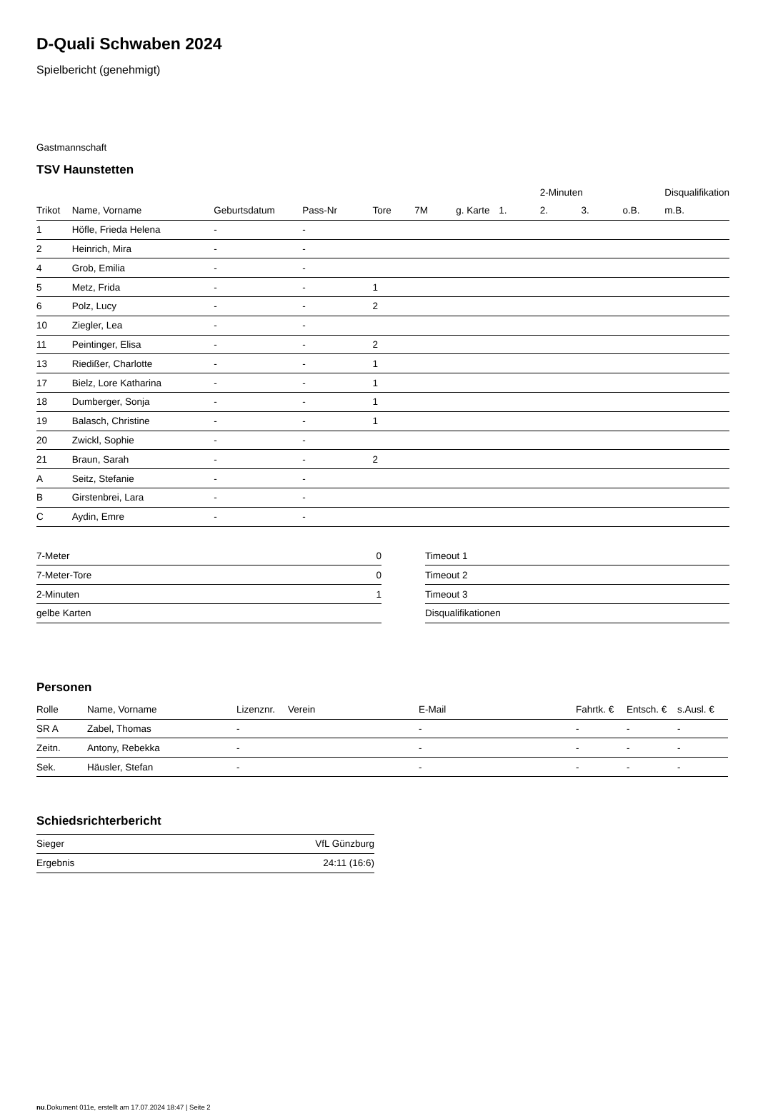D-Quali Schwaben 2024
Spielbericht (genehmigt)
Gastmannschaft
TSV Haunstetten
| | | | | | | | | 2-Minuten | | | Disqualifikation |
| --- | --- | --- | --- | --- | --- | --- | --- | --- | --- | --- | --- |
| Trikot | Name, Vorname | Geburtsdatum | Pass-Nr | Tore | 7M | g. Karte | 1. | 2. | 3. | o.B. | m.B. |
| 1 | Höfle, Frieda Helena | - | - | | | | | | | | |
| 2 | Heinrich, Mira | - | - | | | | | | | | |
| 4 | Grob, Emilia | - | - | | | | | | | | |
| 5 | Metz, Frida | - | - | 1 | | | | | | | |
| 6 | Polz, Lucy | - | - | 2 | | | | | | | |
| 10 | Ziegler, Lea | - | - | | | | | | | | |
| 11 | Peintinger, Elisa | - | - | 2 | | | | | | | |
| 13 | Riedißer, Charlotte | - | - | 1 | | | | | | | |
| 17 | Bielz, Lore Katharina | - | - | 1 | | | | | | | |
| 18 | Dumberger, Sonja | - | - | 1 | | | | | | | |
| 19 | Balasch, Christine | - | - | 1 | | | | | | | |
| 20 | Zwickl, Sophie | - | - | | | | | | | | |
| 21 | Braun, Sarah | - | - | 2 | | | | | | | |
| A | Seitz, Stefanie | - | - | | | | | | | | |
| B | Girstenbrei, Lara | - | - | | | | | | | | |
| C | Aydin, Emre | - | - | | | | | | | | |
| 7-Meter | 0 |
| 7-Meter-Tore | 0 |
| 2-Minuten | 1 |
| gelbe Karten | |
| Timeout 1 |
| Timeout 2 |
| Timeout 3 |
| Disqualifikationen |
Personen
| Rolle | Name, Vorname | Lizenznr. | Verein | E-Mail | Fahrtk. € | Entsch. € | s.Ausl. € |
| --- | --- | --- | --- | --- | --- | --- | --- |
| SR A | Zabel, Thomas | - | | - | - | - | - |
| Zeitn. | Antony, Rebekka | - | | - | - | - | - |
| Sek. | Häusler, Stefan | - | | - | - | - | - |
Schiedsrichterbericht
| Sieger | VfL Günzburg |
| Ergebnis | 24:11 (16:6) |
nu.Dokument 011e, erstellt am 17.07.2024 18:47 | Seite 2